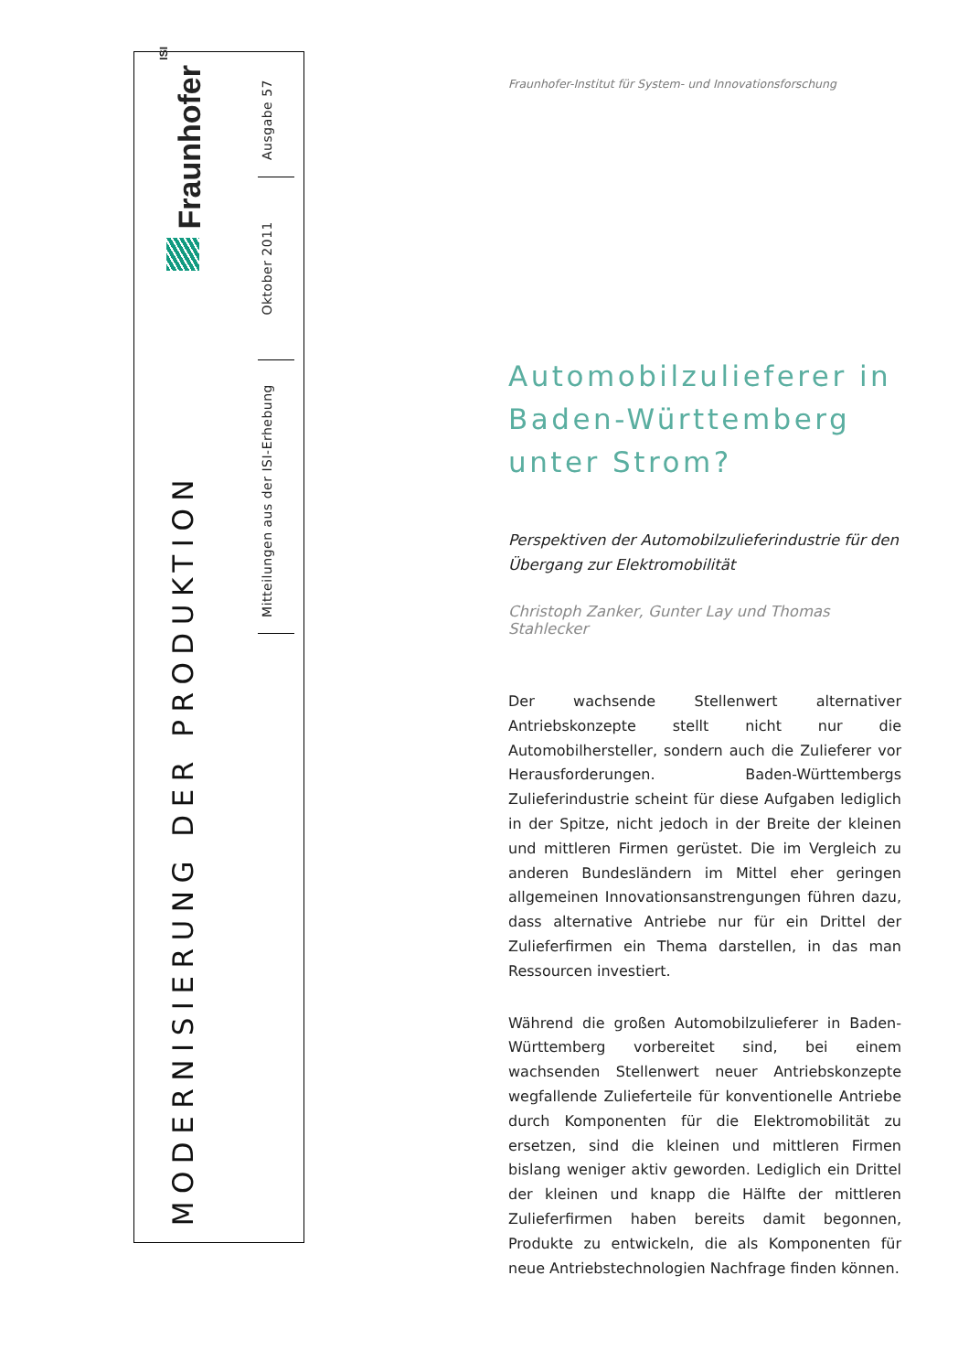ISI Fraunhofer
MODERNISIERUNG DER PRODUKTION
Ausgabe 57
Oktober 2011
Mitteilungen aus der ISI-Erhebung
Fraunhofer-Institut für System- und Innovationsforschung
Automobilzulieferer in
Baden-Württemberg
unter Strom?
Perspektiven der Automobilzulieferindustrie für den Übergang zur Elektromobilität
Christoph Zanker, Gunter Lay und Thomas Stahlecker
Der wachsende Stellenwert alternativer Antriebskonzepte stellt nicht nur die Automobilhersteller, sondern auch die Zulieferer vor Herausforderungen. Baden-Württembergs Zulieferindustrie scheint für diese Aufgaben lediglich in der Spitze, nicht jedoch in der Breite der kleinen und mittleren Firmen gerüstet. Die im Vergleich zu anderen Bundesländern im Mittel eher geringen allgemeinen Innovationsanstrengungen führen dazu, dass alternative Antriebe nur für ein Drittel der Zulieferfirmen ein Thema darstellen, in das man Ressourcen investiert.
Während die großen Automobilzulieferer in Baden-Württemberg vorbereitet sind, bei einem wachsenden Stellenwert neuer Antriebskonzepte wegfallende Zulieferteile für konventionelle Antriebe durch Komponenten für die Elektromobilität zu ersetzen, sind die kleinen und mittleren Firmen bislang weniger aktiv geworden. Lediglich ein Drittel der kleinen und knapp die Hälfte der mittleren Zulieferfirmen haben bereits damit begonnen, Produkte zu entwickeln, die als Komponenten für neue Antriebstechnologien Nachfrage finden können.